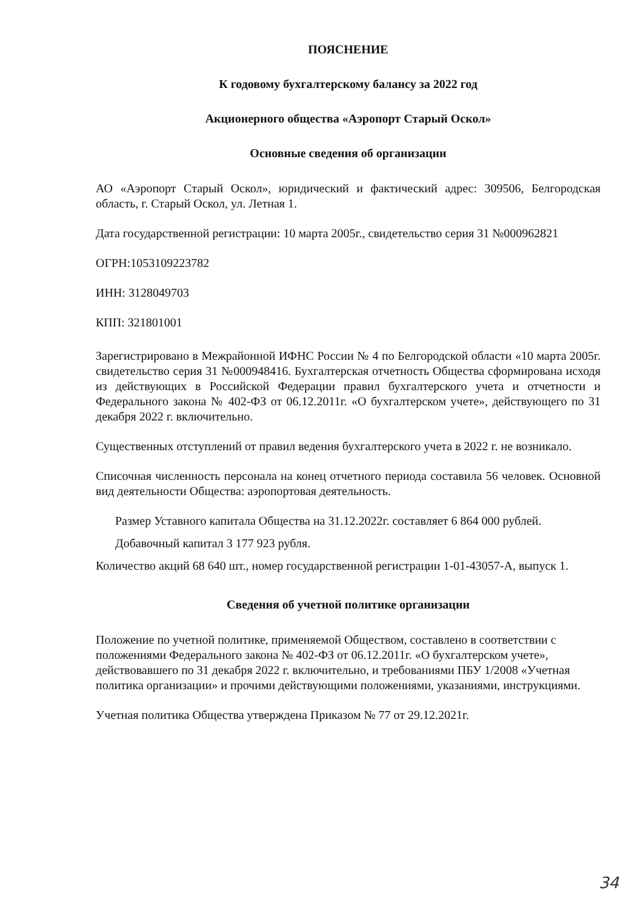ПОЯСНЕНИЕ
К годовому бухгалтерскому балансу за 2022 год
Акционерного общества «Аэропорт Старый Оскол»
Основные сведения об организации
АО «Аэропорт Старый Оскол», юридический и фактический адрес: 309506, Белгородская область, г. Старый Оскол, ул. Летная 1.
Дата государственной регистрации: 10 марта 2005г., свидетельство серия 31 №000962821
ОГРН:1053109223782
ИНН: 3128049703
КПП: 321801001
Зарегистрировано в Межрайонной ИФНС России № 4 по Белгородской области «10 марта 2005г. свидетельство серия 31 №000948416. Бухгалтерская отчетность Общества сформирована исходя из действующих в Российской Федерации правил бухгалтерского учета и отчетности и Федерального закона № 402-ФЗ от 06.12.2011г. «О бухгалтерском учете», действующего по 31 декабря 2022 г. включительно.
Существенных отступлений от правил ведения бухгалтерского учета в 2022 г. не возникало.
Списочная численность персонала на конец отчетного периода составила 56 человек. Основной вид деятельности Общества: аэропортовая деятельность.
Размер Уставного капитала Общества на 31.12.2022г. составляет 6 864 000 рублей.
Добавочный капитал 3 177 923 рубля.
Количество акций 68 640 шт., номер государственной регистрации 1-01-43057-А, выпуск 1.
Сведения об учетной политике организации
Положение по учетной политике, применяемой Обществом, составлено в соответствии с положениями Федерального закона № 402-ФЗ от 06.12.2011г. «О бухгалтерском учете», действовавшего по 31 декабря 2022 г. включительно, и требованиями ПБУ 1/2008 «Учетная политика организации» и прочими действующими положениями, указаниями, инструкциями.
Учетная политика Общества утверждена Приказом № 77 от 29.12.2021г.
34